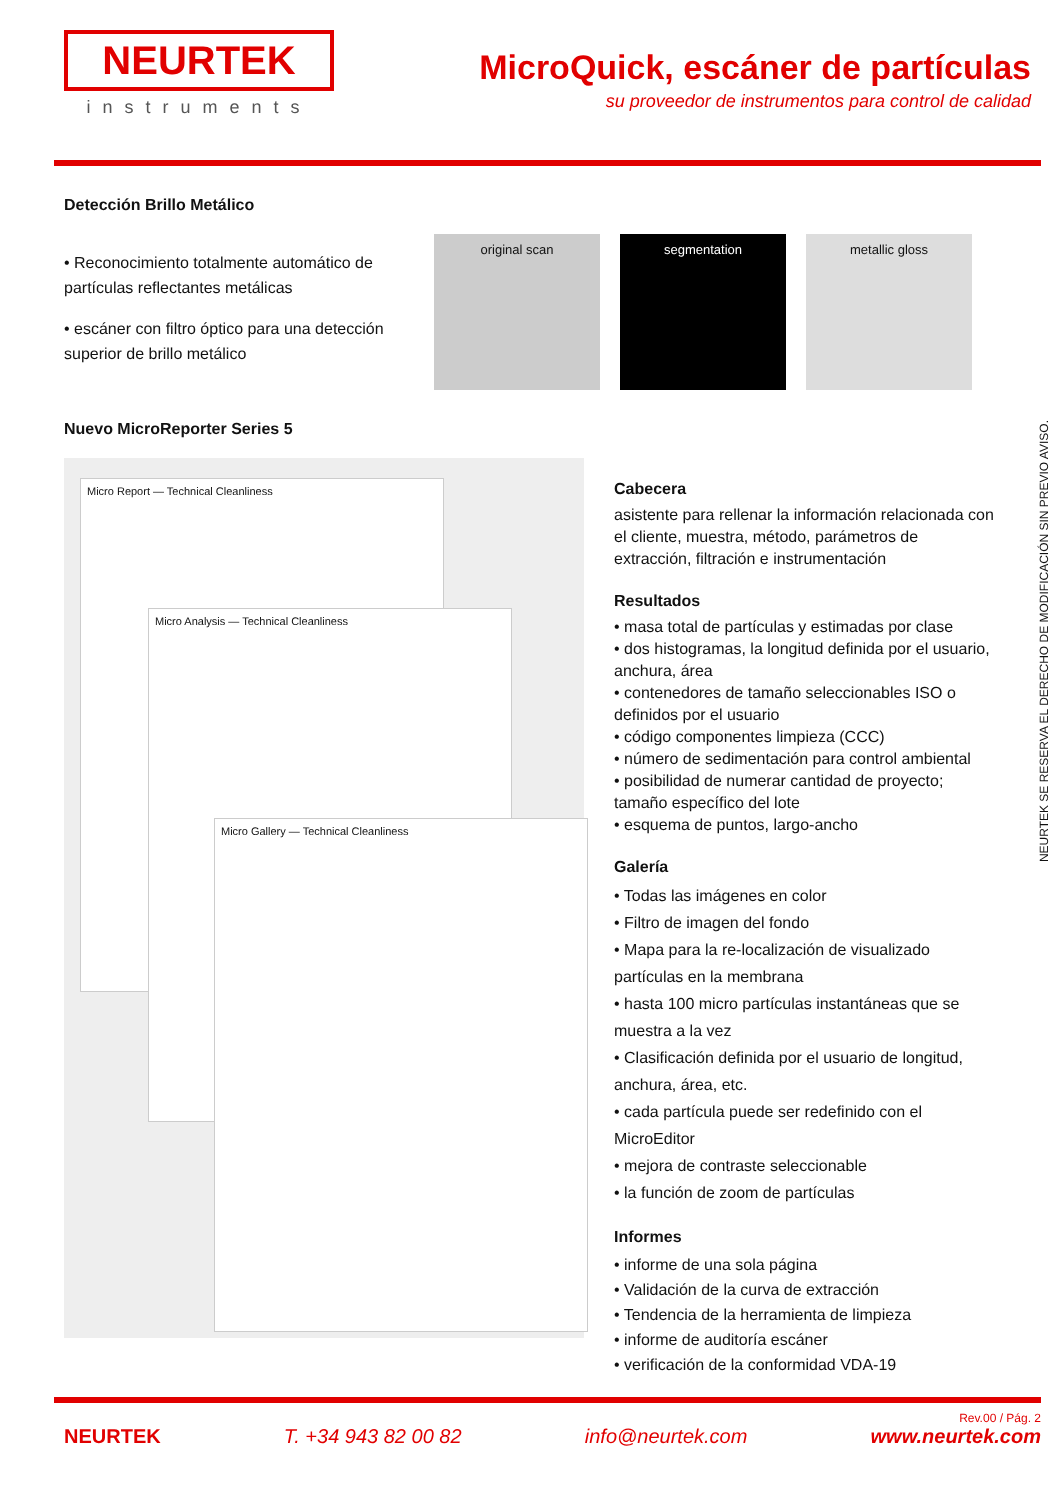NEURTEK
instruments
MicroQuick, escáner de partículas
su proveedor de instrumentos para control de calidad
Detección Brillo Metálico
• Reconocimiento totalmente automático de partículas reflectantes metálicas
• escáner con filtro óptico para una detección superior de brillo metálico
original scan segmentation metallic gloss
Nuevo MicroReporter Series 5
Micro Report — Technical Cleanliness
Micro Analysis — Technical Cleanliness
Micro Gallery — Technical Cleanliness
Cabecera
asistente para rellenar la información relacionada con el cliente, muestra, método, parámetros de extracción, filtración e instrumentación
Resultados
• masa total de partículas y estimadas por clase
• dos histogramas, la longitud definida por el usuario, anchura, área
• contenedores de tamaño seleccionables ISO o definidos por el usuario
• código componentes limpieza (CCC)
• número de sedimentación para control ambiental
• posibilidad de numerar cantidad de proyecto; tamaño específico del lote
• esquema de puntos, largo-ancho
Galería
• Todas las imágenes en color
• Filtro de imagen del fondo
• Mapa para la re-localización de visualizado partículas en la membrana
• hasta 100 micro partículas instantáneas que se muestra a la vez
• Clasificación definida por el usuario de longitud, anchura, área, etc.
• cada partícula puede ser redefinido con el MicroEditor
• mejora de contraste seleccionable
• la función de zoom de partículas
Informes
• informe de una sola página
• Validación de la curva de extracción
• Tendencia de la herramienta de limpieza
• informe de auditoría escáner
• verificación de la conformidad VDA-19
NEURTEK SE RESERVA EL DERECHO DE MODIFICACIÓN SIN PREVIO AVISO.
Rev.00 / Pág. 2
NEURTEK T. +34 943 82 00 82 info@neurtek.com www.neurtek.com